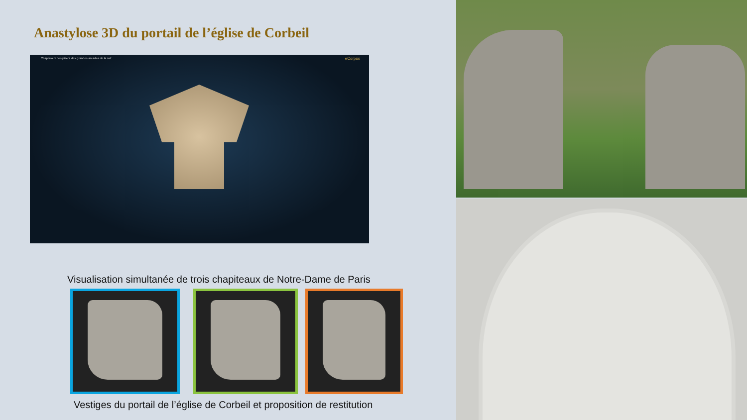Anastylose 3D du portail de l’église de Corbeil
Chapiteaux des piliers des grandes arcades de la nef eCorpus
Visualisation simultanée de trois chapiteaux de Notre-Dame de Paris
Vestiges du portail de l’église de Corbeil et proposition de restitution